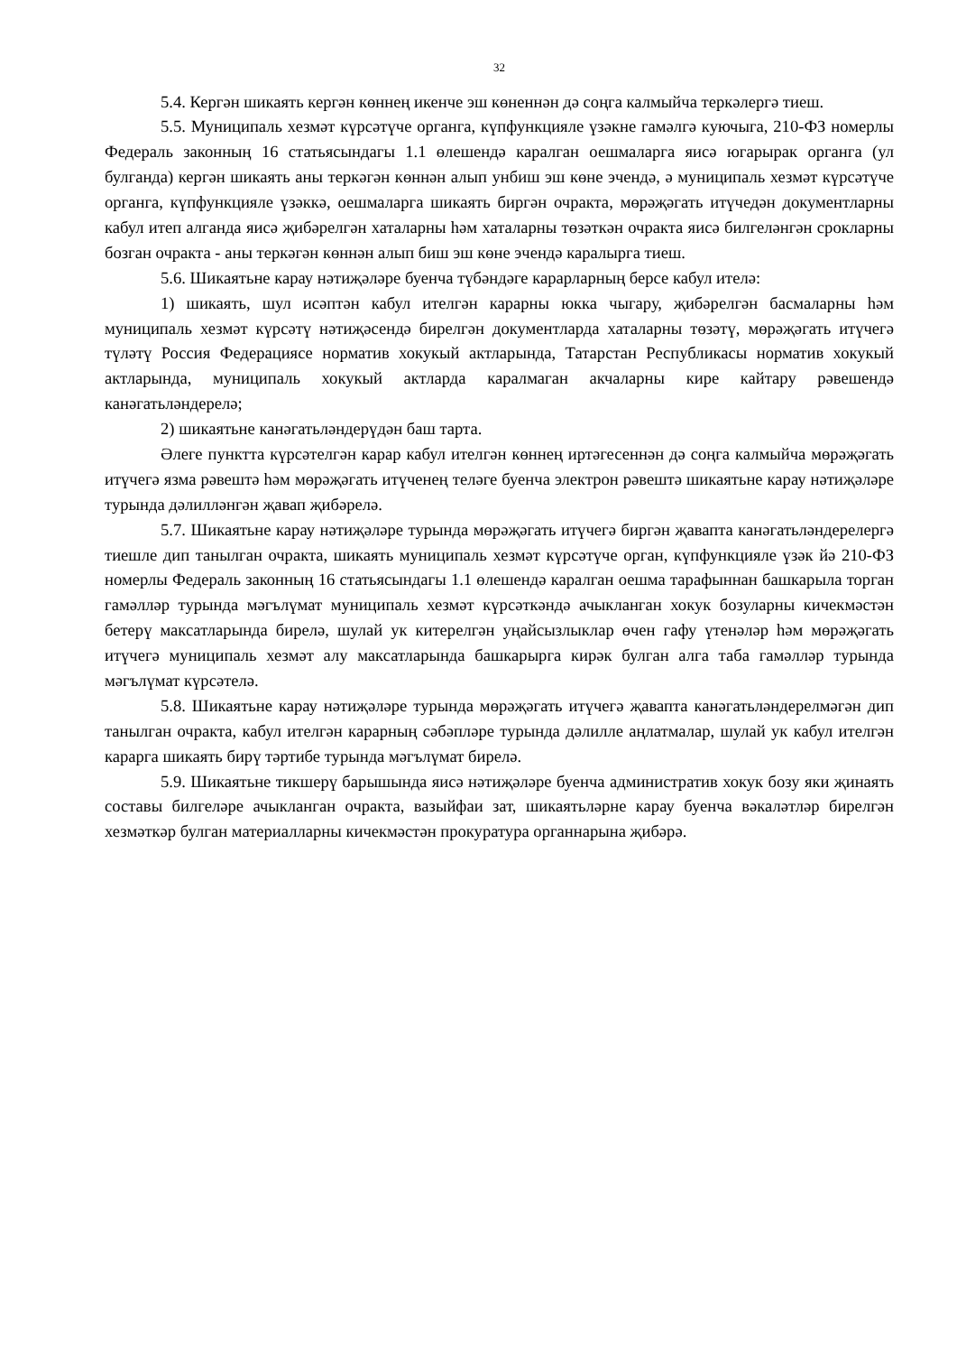32
5.4. Кергән шикаять кергән көннең икенче эш көненнән дә соңга калмыйча теркәлергә тиеш.
5.5. Муниципаль хезмәт күрсәтүче органга, күпфункцияле үзәкне гамәлгә куючыга, 210-ФЗ номерлы Федераль законның 16 статьясындагы 1.1 өлешендә каралган оешмаларга яисә югарырак органга (ул булганда) кергән шикаять аны теркәгән көннән алып унбиш эш көне эчендә, ә муниципаль хезмәт күрсәтүче органга, күпфункцияле үзәккә, оешмаларга шикаять биргән очракта, мөрәҗәгать итүчедән документларны кабул итеп алганда яисә җибәрелгән хаталарны һәм хаталарны төзәткән очракта яисә билгеләнгән срокларны бозган очракта - аны теркәгән көннән алып биш эш көне эчендә каралырга тиеш.
5.6. Шикаятьне карау нәтиҗәләре буенча түбәндәге карарларның берсе кабул ителә:
1) шикаять, шул исәптән кабул ителгән карарны юкка чыгару, җибәрелгән басмаларны һәм муниципаль хезмәт күрсәтү нәтиҗәсендә бирелгән документларда хаталарны төзәтү, мөрәҗәгать итүчегә түләтү Россия Федерациясе норматив хокукый актларында, Татарстан Республикасы норматив хокукый актларында, муниципаль хокукый актларда каралмаган акчаларны кире кайтару рәвешендә канәгатьләндерелә;
2) шикаятьне канәгатьләндерүдән баш тарта.
Әлеге пунктта күрсәтелгән карар кабул ителгән көннең иртәгесеннән дә соңга калмыйча мөрәҗәгать итүчегә язма рәвештә һәм мөрәҗәгать итүченең теләге буенча электрон рәвештә шикаятьне карау нәтиҗәләре турында дәлилләнгән җавап җибәрелә.
5.7. Шикаятьне карау нәтиҗәләре турында мөрәҗәгать итүчегә биргән җавапта канәгатьләндерелергә тиешле дип танылган очракта, шикаять муниципаль хезмәт күрсәтүче орган, күпфункцияле үзәк йә 210-ФЗ номерлы Федераль законның 16 статьясындагы 1.1 өлешендә каралган оешма тарафыннан башкарыла торган гамәлләр турында мәгълүмат муниципаль хезмәт күрсәткәндә ачыкланган хокук бозуларны кичекмәстән бетерү максатларында бирелә, шулай ук китерелгән уңайсызлыклар өчен гафу үтенәләр һәм мөрәҗәгать итүчегә муниципаль хезмәт алу максатларында башкарырга кирәк булган алга таба гамәлләр турында мәгълүмат күрсәтелә.
5.8. Шикаятьне карау нәтиҗәләре турында мөрәҗәгать итүчегә җавапта канәгатьләндерелмәгән дип танылган очракта, кабул ителгән карарның сәбәпләре турында дәлилле аңлатмалар, шулай ук кабул ителгән карарга шикаять бирү тәртибе турында мәгълүмат бирелә.
5.9. Шикаятьне тикшерү барышында яисә нәтиҗәләре буенча административ хокук бозу яки җинаять составы билгеләре ачыкланган очракта, вазыйфаи зат, шикаятьләрне карау буенча вәкаләтләр бирелгән хезмәткәр булган материалларны кичекмәстән прокуратура органнарына җибәрә.